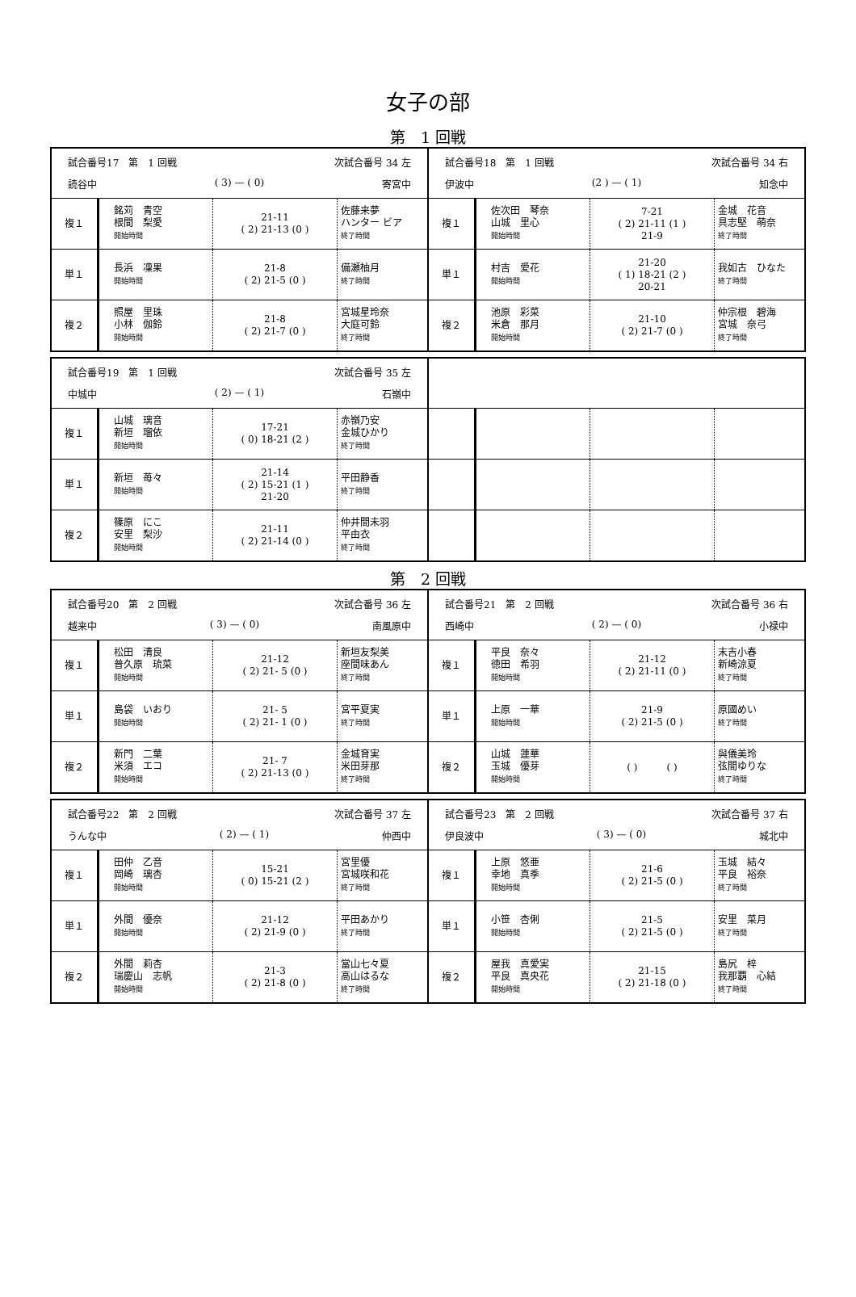女子の部
第　1 回戦
試合番号17　第　1 回戦 次試合番号 34 左
読谷中 ( 3) — ( 0) 寄宮中
| 複１ | 銘苅 青空 根間 梨愛 開始時間 | 21-11 ( 2) 21-13 (0 ) | 佐藤来夢 ハンター ビア 終了時間 |
| 単１ | 長浜 凜果 開始時間 | 21-8 ( 2) 21-5 (0 ) | 備瀬柚月 終了時間 |
| 複２ | 照屋 里珠 小林 伽鈴 開始時間 | 21-8 ( 2) 21-7 (0 ) | 宮城星玲奈 大庭可鈴 終了時間 |
試合番号18　第　1 回戦 次試合番号 34 右
伊波中 (2 ) — ( 1) 知念中
| 複１ | 佐次田 琴奈 山城 里心 開始時間 | 7-21 ( 2) 21-11 (1 ) 21-9 | 金城 花音 具志堅 萌奈 終了時間 |
| 単１ | 村吉 愛花 開始時間 | 21-20 ( 1) 18-21 (2 ) 20-21 | 我如古 ひなた 終了時間 |
| 複２ | 池原 彩菜 米倉 那月 開始時間 | 21-10 ( 2) 21-7 (0 ) | 仲宗根 碧海 宮城 奈弓 終了時間 |
試合番号19　第　1 回戦 次試合番号 35 左
中城中 ( 2) — ( 1) 石嶺中
| 複１ | 山城 璃音 新垣 瑠依 開始時間 | 17-21 ( 0) 18-21 (2 ) | 赤嶺乃安 金城ひかり 終了時間 |
| 単１ | 新垣 苺々 開始時間 | 21-14 ( 2) 15-21 (1 ) 21-20 | 平田静香 終了時間 |
| 複２ | 篠原 にこ 安里 梨沙 開始時間 | 21-11 ( 2) 21-14 (0 ) | 仲井間未羽 平由衣 終了時間 |
第　2 回戦
試合番号20　第　2 回戦 次試合番号 36 左
越来中 ( 3) — ( 0) 南風原中
| 複１ | 松田 清良 普久原 琉菜 開始時間 | 21-12 ( 2) 21- 5 (0 ) | 新垣友梨美 座間味あん 終了時間 |
| 単１ | 島袋 いおり 開始時間 | 21- 5 ( 2) 21- 1 (0 ) | 宮平夏実 終了時間 |
| 複２ | 新門 二葉 米須 エコ 開始時間 | 21- 7 ( 2) 21-13 (0 ) | 金城育実 米田芽那 終了時間 |
試合番号21　第　2 回戦 次試合番号 36 右
西崎中 ( 2) — ( 0) 小禄中
| 複１ | 平良 奈々 徳田 希羽 開始時間 | 21-12 ( 2) 21-11 (0 ) | 末吉小春 新崎涼夏 終了時間 |
| 単１ | 上原 一華 開始時間 | 21-9 ( 2) 21-5 (0 ) | 原國めい 終了時間 |
| 複２ | 山城 蓮華 玉城 優芽 開始時間 | ( ) ( ) | 與儀美玲 弦間ゆりな 終了時間 |
試合番号22　第　2 回戦 次試合番号 37 左
うんな中 ( 2) — ( 1) 仲西中
| 複１ | 田仲 乙音 岡崎 璃杏 開始時間 | 15-21 ( 0) 15-21 (2 ) | 宮里優 宮城咲和花 終了時間 |
| 単１ | 外間 優奈 開始時間 | 21-12 ( 2) 21-9 (0 ) | 平田あかり 終了時間 |
| 複２ | 外間 莉杏 瑞慶山 志帆 開始時間 | 21-3 ( 2) 21-8 (0 ) | 當山七々夏 高山はるな 終了時間 |
試合番号23　第　2 回戦 次試合番号 37 右
伊良波中 ( 3) — ( 0) 城北中
| 複１ | 上原 悠亜 幸地 真季 開始時間 | 21-6 ( 2) 21-5 (0 ) | 玉城 結々 平良 裕奈 終了時間 |
| 単１ | 小笹 杏俐 開始時間 | 21-5 ( 2) 21-5 (0 ) | 安里 菜月 終了時間 |
| 複２ | 屋我 真愛実 平良 真央花 開始時間 | 21-15 ( 2) 21-18 (0 ) | 島尻 梓 我那覇 心結 終了時間 |